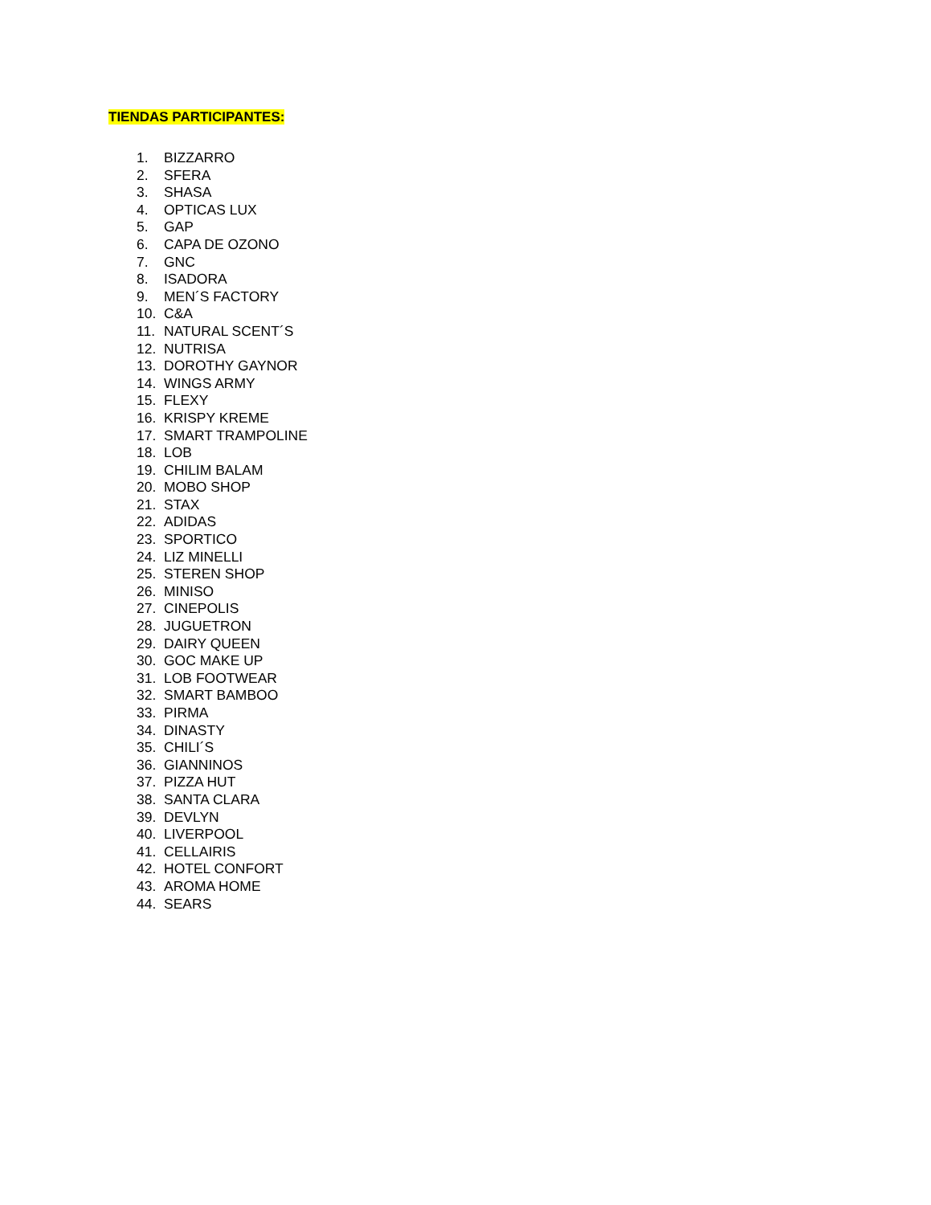TIENDAS PARTICIPANTES:
1. BIZZARRO
2. SFERA
3. SHASA
4. OPTICAS LUX
5. GAP
6. CAPA DE OZONO
7. GNC
8. ISADORA
9. MEN´S FACTORY
10. C&A
11. NATURAL SCENT´S
12. NUTRISA
13. DOROTHY GAYNOR
14. WINGS ARMY
15. FLEXY
16. KRISPY KREME
17. SMART TRAMPOLINE
18. LOB
19. CHILIM BALAM
20. MOBO SHOP
21. STAX
22. ADIDAS
23. SPORTICO
24. LIZ MINELLI
25. STEREN SHOP
26. MINISO
27. CINEPOLIS
28. JUGUETRON
29. DAIRY QUEEN
30. GOC MAKE UP
31. LOB FOOTWEAR
32. SMART BAMBOO
33. PIRMA
34. DINASTY
35. CHILI´S
36. GIANNINOS
37. PIZZA HUT
38. SANTA CLARA
39. DEVLYN
40. LIVERPOOL
41. CELLAIRIS
42. HOTEL CONFORT
43. AROMA HOME
44. SEARS